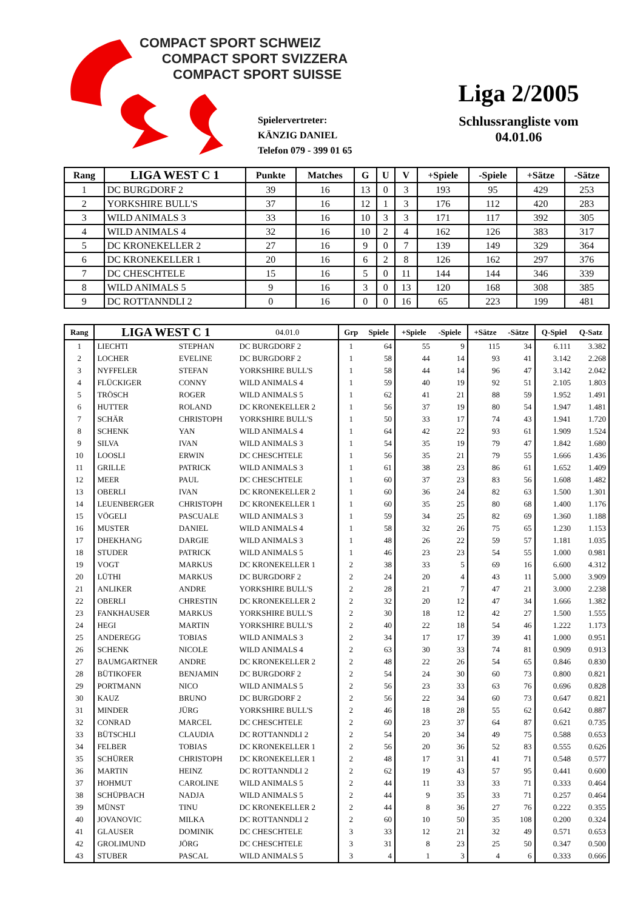COMPACT SPORT SCHWEIZ
COMPACT SPORT SVIZZERA
COMPACT SPORT SUISSE
Spielervertreter:
KÄNZIG DANIEL
Telefon 079 - 399 01 65
Liga 2/2005
Schlussrangliste vom
04.01.06
| Rang | LIGA WEST C 1 | Punkte | Matches | G | U | V | +Spiele | -Spiele | +Sätze | -Sätze |
| --- | --- | --- | --- | --- | --- | --- | --- | --- | --- | --- |
| 1 | DC BURGDORF 2 | 39 | 16 | 13 | 0 | 3 | 193 | 95 | 429 | 253 |
| 2 | YORKSHIRE BULL'S | 37 | 16 | 12 | 1 | 3 | 176 | 112 | 420 | 283 |
| 3 | WILD ANIMALS 3 | 33 | 16 | 10 | 3 | 3 | 171 | 117 | 392 | 305 |
| 4 | WILD ANIMALS 4 | 32 | 16 | 10 | 2 | 4 | 162 | 126 | 383 | 317 |
| 5 | DC KRONEKELLER 2 | 27 | 16 | 9 | 0 | 7 | 139 | 149 | 329 | 364 |
| 6 | DC KRONEKELLER 1 | 20 | 16 | 6 | 2 | 8 | 126 | 162 | 297 | 376 |
| 7 | DC CHESCHTELE | 15 | 16 | 5 | 0 | 11 | 144 | 144 | 346 | 339 |
| 8 | WILD ANIMALS 5 | 9 | 16 | 3 | 0 | 13 | 120 | 168 | 308 | 385 |
| 9 | DC ROTTANNDLI 2 | 0 | 16 | 0 | 0 | 16 | 65 | 223 | 199 | 481 |
| Rang | LIGA WEST C 1 | | 04.01.0 | Grp | Spiele | +Spiele | -Spiele | +Sätze | -Sätze | Q-Spiel | Q-Satz |
| --- | --- | --- | --- | --- | --- | --- | --- | --- | --- | --- | --- |
| 1 | LIECHTI | STEPHAN | DC BURGDORF 2 | 1 | 64 | 55 | 9 | 115 | 34 | 6.111 | 3.382 |
| 2 | LOCHER | EVELINE | DC BURGDORF 2 | 1 | 58 | 44 | 14 | 93 | 41 | 3.142 | 2.268 |
| 3 | NYFFELER | STEFAN | YORKSHIRE BULL'S | 1 | 58 | 44 | 14 | 96 | 47 | 3.142 | 2.042 |
| 4 | FLÜCKIGER | CONNY | WILD ANIMALS 4 | 1 | 59 | 40 | 19 | 92 | 51 | 2.105 | 1.803 |
| 5 | TRÖSCH | ROGER | WILD ANIMALS 5 | 1 | 62 | 41 | 21 | 88 | 59 | 1.952 | 1.491 |
| 6 | HUTTER | ROLAND | DC KRONEKELLER 2 | 1 | 56 | 37 | 19 | 80 | 54 | 1.947 | 1.481 |
| 7 | SCHÄR | CHRISTOPH | YORKSHIRE BULL'S | 1 | 50 | 33 | 17 | 74 | 43 | 1.941 | 1.720 |
| 8 | SCHENK | YAN | WILD ANIMALS 4 | 1 | 64 | 42 | 22 | 93 | 61 | 1.909 | 1.524 |
| 9 | SILVA | IVAN | WILD ANIMALS 3 | 1 | 54 | 35 | 19 | 79 | 47 | 1.842 | 1.680 |
| 10 | LOOSLI | ERWIN | DC CHESCHTELE | 1 | 56 | 35 | 21 | 79 | 55 | 1.666 | 1.436 |
| 11 | GRILLE | PATRICK | WILD ANIMALS 3 | 1 | 61 | 38 | 23 | 86 | 61 | 1.652 | 1.409 |
| 12 | MEER | PAUL | DC CHESCHTELE | 1 | 60 | 37 | 23 | 83 | 56 | 1.608 | 1.482 |
| 13 | OBERLI | IVAN | DC KRONEKELLER 2 | 1 | 60 | 36 | 24 | 82 | 63 | 1.500 | 1.301 |
| 14 | LEUENBERGER | CHRISTOPH | DC KRONEKELLER 1 | 1 | 60 | 35 | 25 | 80 | 68 | 1.400 | 1.176 |
| 15 | VÖGELI | PASCUALE | WILD ANIMALS 3 | 1 | 59 | 34 | 25 | 82 | 69 | 1.360 | 1.188 |
| 16 | MUSTER | DANIEL | WILD ANIMALS 4 | 1 | 58 | 32 | 26 | 75 | 65 | 1.230 | 1.153 |
| 17 | DHEKHANG | DARGIE | WILD ANIMALS 3 | 1 | 48 | 26 | 22 | 59 | 57 | 1.181 | 1.035 |
| 18 | STUDER | PATRICK | WILD ANIMALS 5 | 1 | 46 | 23 | 23 | 54 | 55 | 1.000 | 0.981 |
| 19 | VOGT | MARKUS | DC KRONEKELLER 1 | 2 | 38 | 33 | 5 | 69 | 16 | 6.600 | 4.312 |
| 20 | LÜTHI | MARKUS | DC BURGDORF 2 | 2 | 24 | 20 | 4 | 43 | 11 | 5.000 | 3.909 |
| 21 | ANLIKER | ANDRE | YORKSHIRE BULL'S | 2 | 28 | 21 | 7 | 47 | 21 | 3.000 | 2.238 |
| 22 | OBERLI | CHRESTIN | DC KRONEKELLER 2 | 2 | 32 | 20 | 12 | 47 | 34 | 1.666 | 1.382 |
| 23 | FANKHAUSER | MARKUS | YORKSHIRE BULL'S | 2 | 30 | 18 | 12 | 42 | 27 | 1.500 | 1.555 |
| 24 | HEGI | MARTIN | YORKSHIRE BULL'S | 2 | 40 | 22 | 18 | 54 | 46 | 1.222 | 1.173 |
| 25 | ANDEREGG | TOBIAS | WILD ANIMALS 3 | 2 | 34 | 17 | 17 | 39 | 41 | 1.000 | 0.951 |
| 26 | SCHENK | NICOLE | WILD ANIMALS 4 | 2 | 63 | 30 | 33 | 74 | 81 | 0.909 | 0.913 |
| 27 | BAUMGARTNER | ANDRE | DC KRONEKELLER 2 | 2 | 48 | 22 | 26 | 54 | 65 | 0.846 | 0.830 |
| 28 | BÜTIKOFER | BENJAMIN | DC BURGDORF 2 | 2 | 54 | 24 | 30 | 60 | 73 | 0.800 | 0.821 |
| 29 | PORTMANN | NICO | WILD ANIMALS 5 | 2 | 56 | 23 | 33 | 63 | 76 | 0.696 | 0.828 |
| 30 | KAUZ | BRUNO | DC BURGDORF 2 | 2 | 56 | 22 | 34 | 60 | 73 | 0.647 | 0.821 |
| 31 | MINDER | JÜRG | YORKSHIRE BULL'S | 2 | 46 | 18 | 28 | 55 | 62 | 0.642 | 0.887 |
| 32 | CONRAD | MARCEL | DC CHESCHTELE | 2 | 60 | 23 | 37 | 64 | 87 | 0.621 | 0.735 |
| 33 | BÜTSCHLI | CLAUDIA | DC ROTTANNDLI 2 | 2 | 54 | 20 | 34 | 49 | 75 | 0.588 | 0.653 |
| 34 | FELBER | TOBIAS | DC KRONEKELLER 1 | 2 | 56 | 20 | 36 | 52 | 83 | 0.555 | 0.626 |
| 35 | SCHÜRER | CHRISTOPH | DC KRONEKELLER 1 | 2 | 48 | 17 | 31 | 41 | 71 | 0.548 | 0.577 |
| 36 | MARTIN | HEINZ | DC ROTTANNDLI 2 | 2 | 62 | 19 | 43 | 57 | 95 | 0.441 | 0.600 |
| 37 | HOHMUT | CAROLINE | WILD ANIMALS 5 | 2 | 44 | 11 | 33 | 33 | 71 | 0.333 | 0.464 |
| 38 | SCHÜPBACH | NADJA | WILD ANIMALS 5 | 2 | 44 | 9 | 35 | 33 | 71 | 0.257 | 0.464 |
| 39 | MÜNST | TINU | DC KRONEKELLER 2 | 2 | 44 | 8 | 36 | 27 | 76 | 0.222 | 0.355 |
| 40 | JOVANOVIC | MILKA | DC ROTTANNDLI 2 | 2 | 60 | 10 | 50 | 35 | 108 | 0.200 | 0.324 |
| 41 | GLAUSER | DOMINIK | DC CHESCHTELE | 3 | 33 | 12 | 21 | 32 | 49 | 0.571 | 0.653 |
| 42 | GROLIMUND | JÖRG | DC CHESCHTELE | 3 | 31 | 8 | 23 | 25 | 50 | 0.347 | 0.500 |
| 43 | STUBER | PASCAL | WILD ANIMALS 5 | 3 | 4 | 1 | 3 | 4 | 6 | 0.333 | 0.666 |